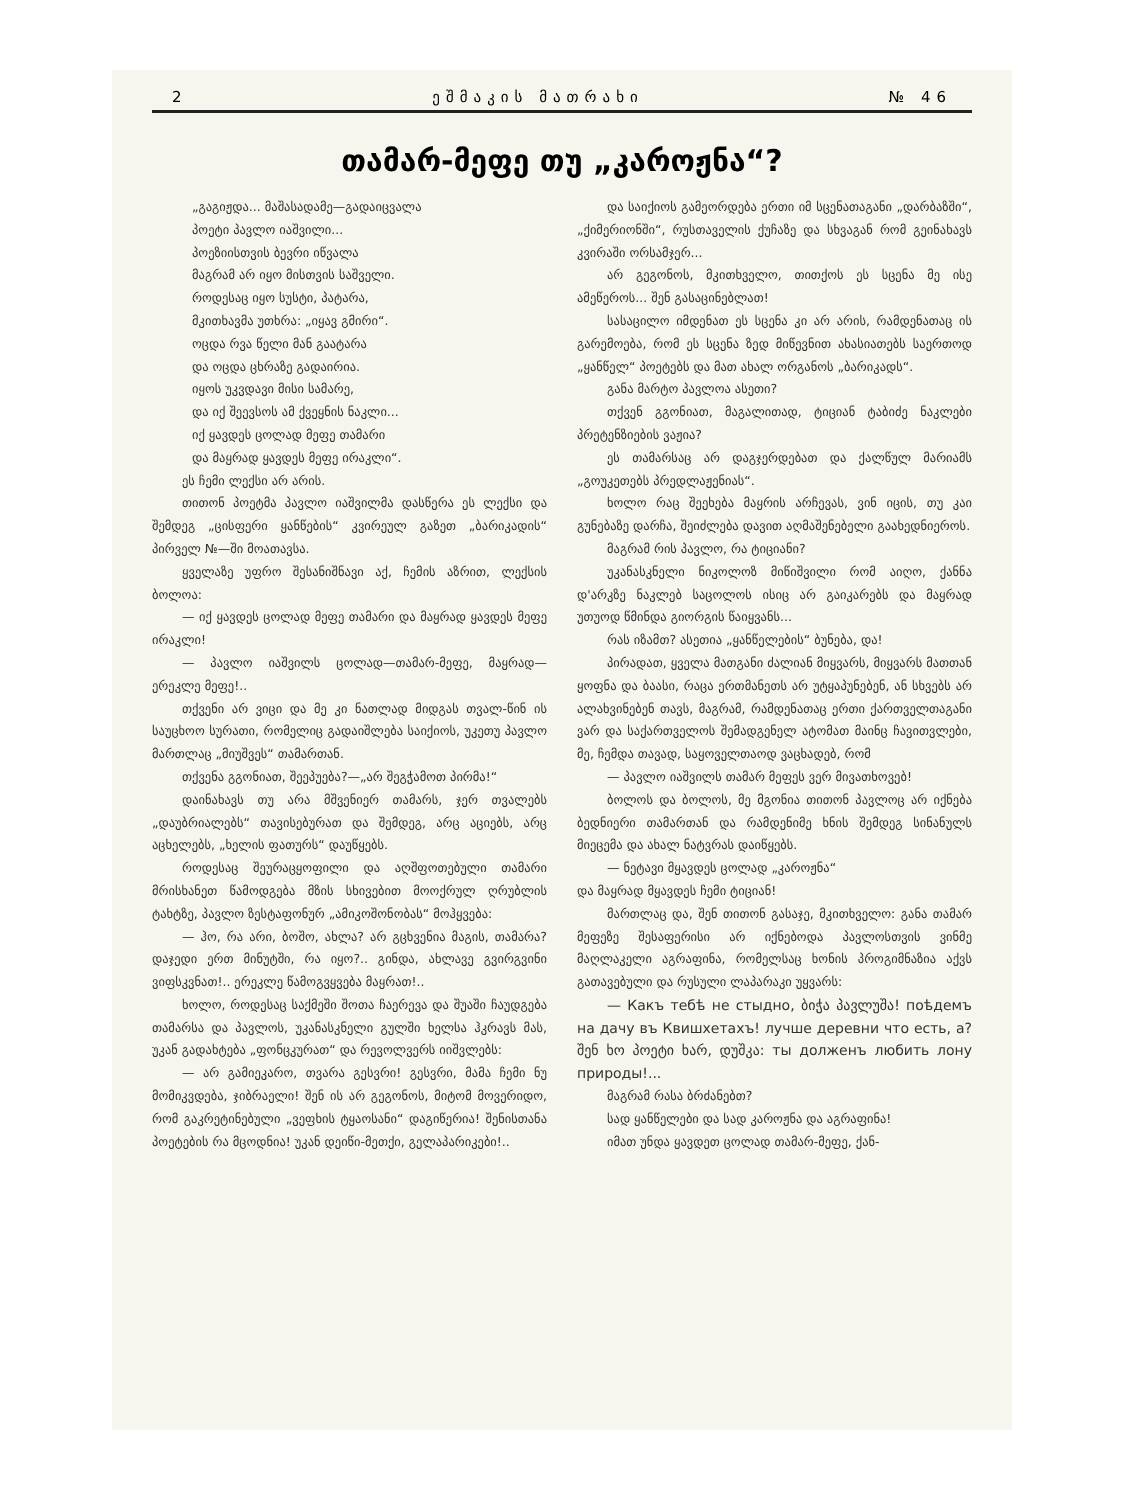2 ეშმაკის მათრახი № 46
თამარ-მეფე თუ „კაროჟნა“?
„გაგიჟდა... მაშასადამე—გადაიცვალა
პოეტი პავლო იაშვილი...
პოეზიისთვის ბევრი იწვალა
მაგრამ არ იყო მისთვის საშველი.
როდესაც იყო სუსტი, პატარა,
მკითხავმა უთხრა: „იყავ გმირი“.
ოცდა რვა წელი მან გაატარა
და ოცდა ცხრაზე გადაირია.
იყოს უკვდავი მისი სამარე,
და იქ შეევსოს ამ ქვეყნის ნაკლი...
იქ ყავდეს ცოლად მეფე თამარი
და მაყრად ყავდეს მეფე ირაკლი“.
ეს ჩემი ლექსი არ არის.
თითონ პოეტმა პავლო იაშვილმა დასწერა ეს ლექსი და შემდეგ „ცისფერი ყანწების“ კვირეულ გაზეთ „ბარიკადის“ პირველ №—ში მოათავსა.
ყველაზე უფრო შესანიშნავი აქ, ჩემის აზრით, ლექსის ბოლოა:
— იქ ყავდეს ცოლად მეფე თამარი და მაყრად ყავდეს მეფე ირაკლი!
— პავლო იაშვილს ცოლად—თამარ-მეფე, მაყრად—ერეკლე მეფე!..
თქვენი არ ვიცი და მე კი ნათლად მიდგას თვალ-წინ ის საუცხოო სურათი, რომელიც გადაიშლება საიქიოს, უკეთუ პავლო მართლაც „მიუშვეს“ თამართან.
თქვენა გგონიათ, შეეპუება?—„არ შეგჭამოთ პირმა!“
დაინახავს თუ არა მშვენიერ თამარს, ჯერ თვალებს „დაუბრიალებს“ თავისებურათ და შემდეგ, არც აციებს, არც აცხელებს, „ხელის ფათურს“ დაუწყებს.
როდესაც შეურაცყოფილი და აღშფოთებული თამარი მრისხანეთ წამოდგება მზის სხივებით მოოქრულ ღრუბლის ტახტზე, პავლო ზესტაფონურ „ამიკოშონობას“ მოჰყვება:
— ჰო, რა არი, ბოშო, ახლა? არ გცხვენია მაგის, თამარა? დაჯედი ერთ მინუტში, რა იყო?.. გინდა, ახლავე გვირგვინი ვიფსკვნათ!.. ერეკლე წამოგვყვება მაყრათ!..
ხოლო, როდესაც საქმეში შოთა ჩაერევა და შუაში ჩაუდგება თამარსა და პავლოს, უკანასკნელი გულში ხელსა ჰკრავს მას, უკან გადახტება „ფონცკურათ“ და რევოლვერს იიშვლებს:
— არ გამიეკარო, თვარა გესვრი! გესვრი, მამა ჩემი ნუ მომიკვდება, ჯიბრაელი! შენ ის არ გეგონოს, მიტომ მოვერიდო, რომ გაკრეტინებული „ვეფხის ტყაოსანი“ დაგიწერია! შენისთანა პოეტების რა მცოდნია! უკან დეიწი-მეთქი, გელაპარიკები!..
და საიქიოს გამეორდება ერთი იმ სცენათაგანი „დარბაზში“, „ქიმერიონში“, რუსთაველის ქუჩაზე და სხვაგან რომ გეინახავს კვირაში ორსამჯერ...
არ გეგონოს, მკითხველო, თითქოს ეს სცენა მე ისე ამეწეროს... შენ გასაცინებლათ!
სასაცილო იმდენათ ეს სცენა კი არ არის, რამდენათაც ის გარემოება, რომ ეს სცენა ზედ მიწევნით ახასიათებს საერთოდ „ყანწელ“ პოეტებს და მათ ახალ ორგანოს „ბარიკადს“.
განა მარტო პავლოა ასეთი?
თქვენ გგონიათ, მაგალითად, ტიციან ტაბიძე ნაკლები პრეტენზიების ვაჟია?
ეს თამარსაც არ დაგჯერდებათ და ქალწულ მარიამს „გოუკეთებს პრედლაჟენიას“.
ხოლო რაც შეეხება მაყრის არჩევას, ვინ იცის, თუ კაი გუნებაზე დარჩა, შეიძლება დავით აღმაშენებელი გაახედნიეროს.
მაგრამ რის პავლო, რა ტიციანი?
უკანასკნელი ნიკოლოზ მიწიშვილი რომ აიღო, ქანნა დ'არკზე ნაკლებ საცოლოს ისიც არ გაიკარებს და მაყრად უთუოდ წმინდა გიორგის წაიყვანს...
რას იზამთ? ასეთია „ყანწელების“ ბუნება, და!
პირადათ, ყველა მათგანი ძალიან მიყვარს, მიყვარს მათთან ყოფნა და ბაასი, რაცა ერთმანეთს არ უტყაპუნებენ, ან სხვებს არ ალახვინებენ თავს, მაგრამ, რამდენათაც ერთი ქართველთაგანი ვარ და საქართველოს შემადგენელ ატომათ მაინც ჩავითვლები, მე, ჩემდა თავად, საყოველთაოდ ვაცხადებ, რომ
— პავლო იაშვილს თამარ მეფეს ვერ მივათხოვებ!
ბოლოს და ბოლოს, მე მგონია თითონ პავლოც არ იქნება ბედნიერი თამართან და რამდენიმე ხნის შემდეგ სინანულს მიეცემა და ახალ ნატვრას დაიწყებს.
— ნეტავი მყავდეს ცოლად „კაროჟნა“
და მაყრად მყავდეს ჩემი ტიციან!
მართლაც და, შენ თითონ გასაჯე, მკითხველო: განა თამარ მეფეზე შესაფერისი არ იქნებოდა პავლოსთვის ვინმე მაღლაკელი აგრაფინა, რომელსაც ხონის პროგიმნაზია აქვს გათავებული და რუსული ლაპარაკი უყვარს:
— Какъ тебѣ не стыдно, ბიჭა პავლუშა! поѣдемъ на дачу въ Квишхетахъ! лучше деревни что есть, а? შენ ხო პოეტი ხარ, დუშკა: ты долженъ любить лону природы!...
მაგრამ რასა ბრძანებთ?
სად ყანწელები და სად კაროჟნა და აგრაფინა!
იმათ უნდა ყავდეთ ცოლად თამარ-მეფე, ქან-